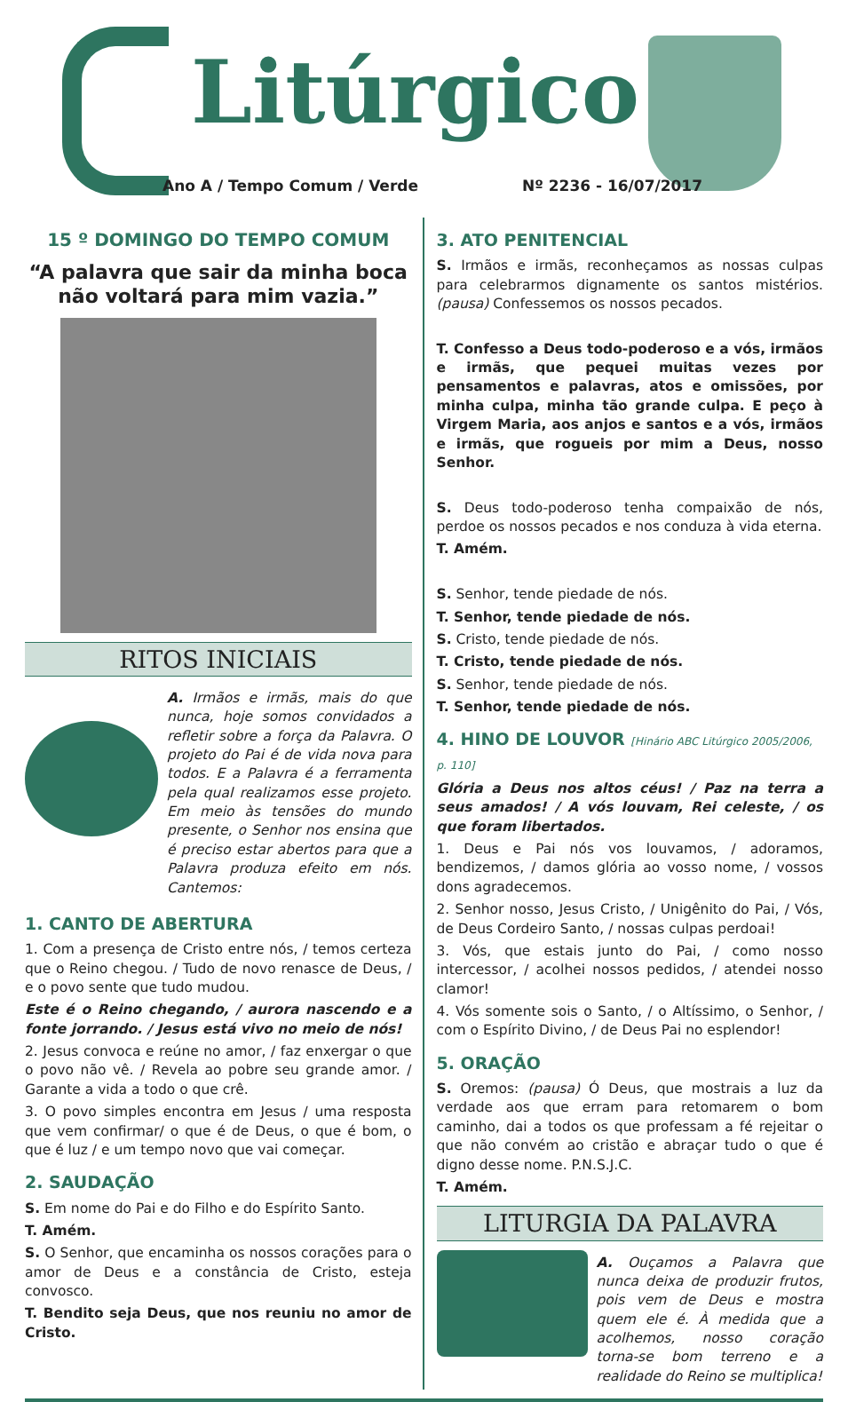Litúrgico
Ano A / Tempo Comum / Verde Nº 2236 - 16/07/2017
15 º DOMINGO DO TEMPO COMUM
“A palavra que sair da minha boca não voltará para mim vazia.”
RITOS INICIAIS
A. Irmãos e irmãs, mais do que nunca, hoje somos convidados a refletir sobre a força da Palavra. O projeto do Pai é de vida nova para todos. E a Palavra é a ferramenta pela qual realizamos esse projeto. Em meio às tensões do mundo presente, o Senhor nos ensina que é preciso estar abertos para que a Palavra produza efeito em nós. Cantemos:
1. CANTO DE ABERTURA
1. Com a presença de Cristo entre nós, / temos certeza que o Reino chegou. / Tudo de novo renasce de Deus, / e o povo sente que tudo mudou.
Este é o Reino chegando, / aurora nascendo e a fonte jorrando. / Jesus está vivo no meio de nós!
2. Jesus convoca e reúne no amor, / faz enxergar o que o povo não vê. / Revela ao pobre seu grande amor. / Garante a vida a todo o que crê.
3. O povo simples encontra em Jesus / uma resposta que vem confirmar/ o que é de Deus, o que é bom, o que é luz / e um tempo novo que vai começar.
2. SAUDAÇÃO
S. Em nome do Pai e do Filho e do Espírito Santo.
T. Amém.
S. O Senhor, que encaminha os nossos corações para o amor de Deus e a constância de Cristo, esteja convosco.
T. Bendito seja Deus, que nos reuniu no amor de Cristo.
3. ATO PENITENCIAL
S. Irmãos e irmãs, reconheçamos as nossas culpas para celebrarmos dignamente os santos mistérios. (pausa) Confessemos os nossos pecados.
T. Confesso a Deus todo-poderoso e a vós, irmãos e irmãs, que pequei muitas vezes por pensamentos e palavras, atos e omissões, por minha culpa, minha tão grande culpa. E peço à Virgem Maria, aos anjos e santos e a vós, irmãos e irmãs, que rogueis por mim a Deus, nosso Senhor.
S. Deus todo-poderoso tenha compaixão de nós, perdoe os nossos pecados e nos conduza à vida eterna.
T. Amém.
S. Senhor, tende piedade de nós.
T. Senhor, tende piedade de nós.
S. Cristo, tende piedade de nós.
T. Cristo, tende piedade de nós.
S. Senhor, tende piedade de nós.
T. Senhor, tende piedade de nós.
4. HINO DE LOUVOR [Hinário ABC Litúrgico 2005/2006, p. 110]
Glória a Deus nos altos céus! / Paz na terra a seus amados! / A vós louvam, Rei celeste, / os que foram libertados.
1. Deus e Pai nós vos louvamos, / adoramos, bendizemos, / damos glória ao vosso nome, / vossos dons agradecemos.
2. Senhor nosso, Jesus Cristo, / Unigênito do Pai, / Vós, de Deus Cordeiro Santo, / nossas culpas perdoai!
3. Vós, que estais junto do Pai, / como nosso intercessor, / acolhei nossos pedidos, / atendei nosso clamor!
4. Vós somente sois o Santo, / o Altíssimo, o Senhor, / com o Espírito Divino, / de Deus Pai no esplendor!
5. ORAÇÃO
S. Oremos: (pausa) Ó Deus, que mostrais a luz da verdade aos que erram para retomarem o bom caminho, dai a todos os que professam a fé rejeitar o que não convém ao cristão e abraçar tudo o que é digno desse nome. P.N.S.J.C.
T. Amém.
LITURGIA DA PALAVRA
A. Ouçamos a Palavra que nunca deixa de produzir frutos, pois vem de Deus e mostra quem ele é. À medida que a acolhemos, nosso coração torna-se bom terreno e a realidade do Reino se multiplica!